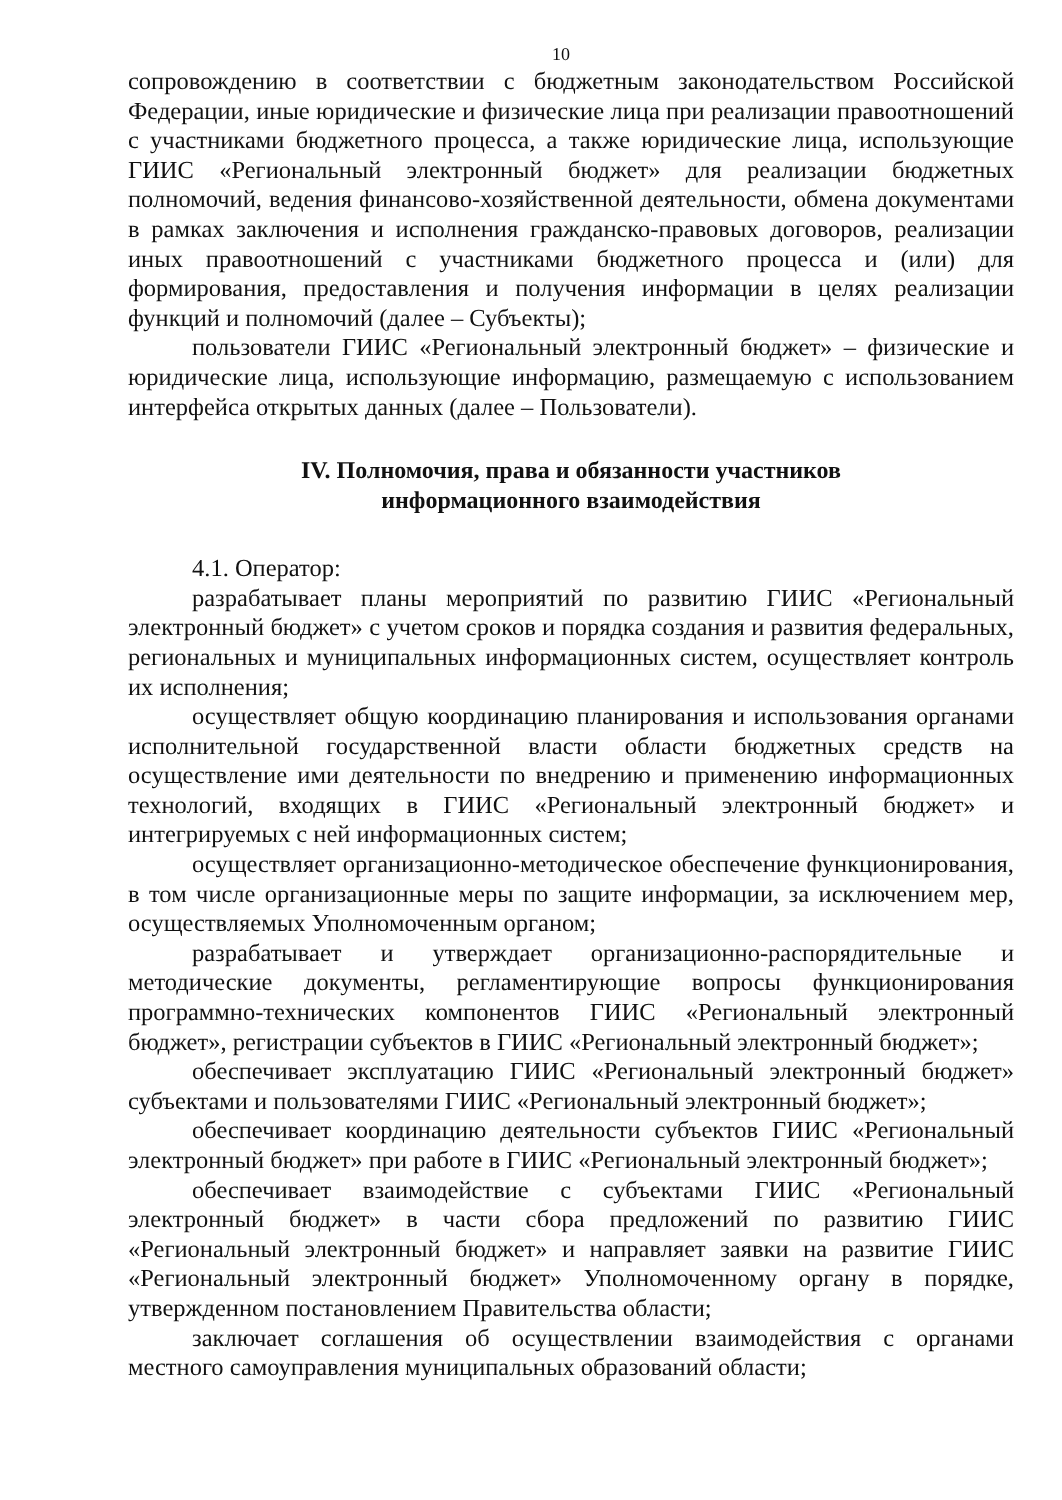10
сопровождению в соответствии с бюджетным законодательством Российской Федерации, иные юридические и физические лица при реализации правоотношений с участниками бюджетного процесса, а также юридические лица, использующие ГИИС «Региональный электронный бюджет» для реализации бюджетных полномочий, ведения финансово-хозяйственной деятельности, обмена документами в рамках заключения и исполнения гражданско-правовых договоров, реализации иных правоотношений с участниками бюджетного процесса и (или) для формирования, предоставления и получения информации в целях реализации функций и полномочий (далее – Субъекты);
пользователи ГИИС «Региональный электронный бюджет» – физические и юридические лица, использующие информацию, размещаемую с использованием интерфейса открытых данных (далее – Пользователи).
IV. Полномочия, права и обязанности участников
информационного взаимодействия
4.1. Оператор:
разрабатывает планы мероприятий по развитию ГИИС «Региональный электронный бюджет» с учетом сроков и порядка создания и развития федеральных, региональных и муниципальных информационных систем, осуществляет контроль их исполнения;
осуществляет общую координацию планирования и использования органами исполнительной государственной власти области бюджетных средств на осуществление ими деятельности по внедрению и применению информационных технологий, входящих в ГИИС «Региональный электронный бюджет» и интегрируемых с ней информационных систем;
осуществляет организационно-методическое обеспечение функционирования, в том числе организационные меры по защите информации, за исключением мер, осуществляемых Уполномоченным органом;
разрабатывает и утверждает организационно-распорядительные и методические документы, регламентирующие вопросы функционирования программно-технических компонентов ГИИС «Региональный электронный бюджет», регистрации субъектов в ГИИС «Региональный электронный бюджет»;
обеспечивает эксплуатацию ГИИС «Региональный электронный бюджет» субъектами и пользователями ГИИС «Региональный электронный бюджет»;
обеспечивает координацию деятельности субъектов ГИИС «Региональный электронный бюджет» при работе в ГИИС «Региональный электронный бюджет»;
обеспечивает взаимодействие с субъектами ГИИС «Региональный электронный бюджет» в части сбора предложений по развитию ГИИС «Региональный электронный бюджет» и направляет заявки на развитие ГИИС «Региональный электронный бюджет» Уполномоченному органу в порядке, утвержденном постановлением Правительства области;
заключает соглашения об осуществлении взаимодействия с органами местного самоуправления муниципальных образований области;